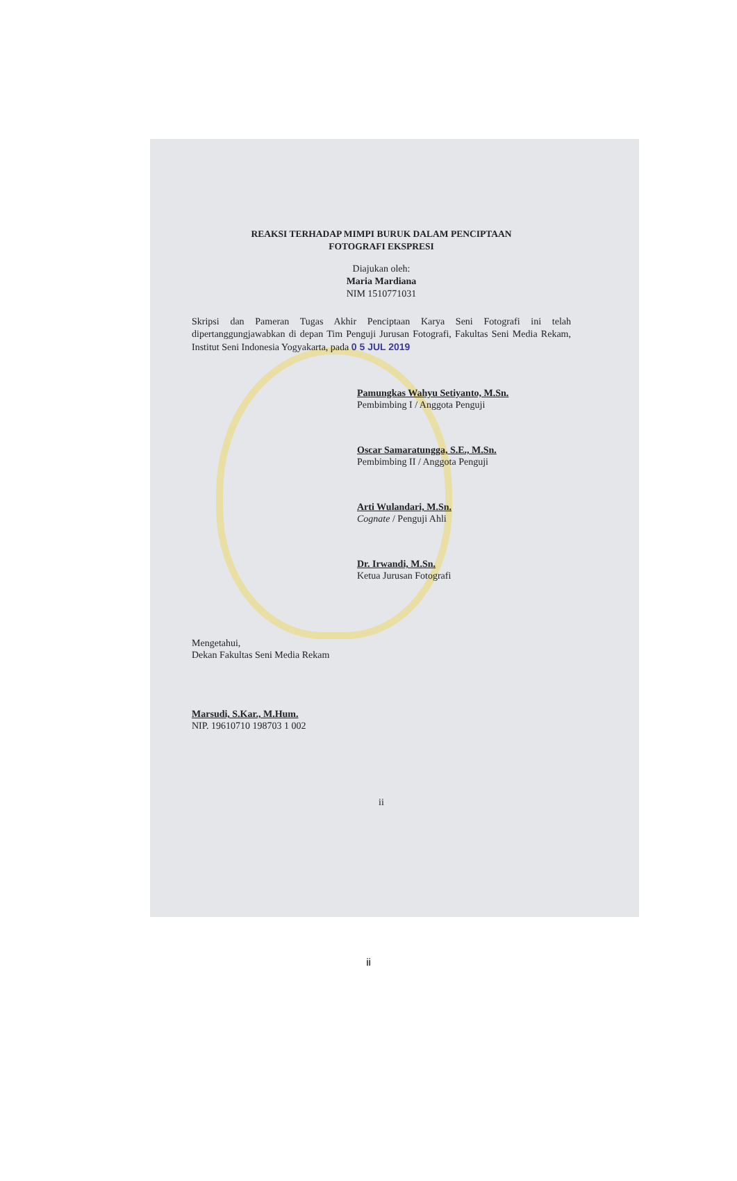REAKSI TERHADAP MIMPI BURUK DALAM PENCIPTAAN
FOTOGRAFI EKSPRESI
Diajukan oleh:
Maria Mardiana
NIM 1510771031
Skripsi dan Pameran Tugas Akhir Penciptaan Karya Seni Fotografi ini telah dipertanggungjawabkan di depan Tim Penguji Jurusan Fotografi, Fakultas Seni Media Rekam, Institut Seni Indonesia Yogyakarta, pada 0 5 JUL 2019
Pamungkas Wahyu Setiyanto, M.Sn.
Pembimbing I / Anggota Penguji
Oscar Samaratungga, S.E., M.Sn.
Pembimbing II / Anggota Penguji
Arti Wulandari, M.Sn.
Cognate / Penguji Ahli
Dr. Irwandi, M.Sn.
Ketua Jurusan Fotografi
Mengetahui,
Dekan Fakultas Seni Media Rekam
Marsudi, S.Kar., M.Hum.
NIP. 19610710 198703 1 002
ii
ii